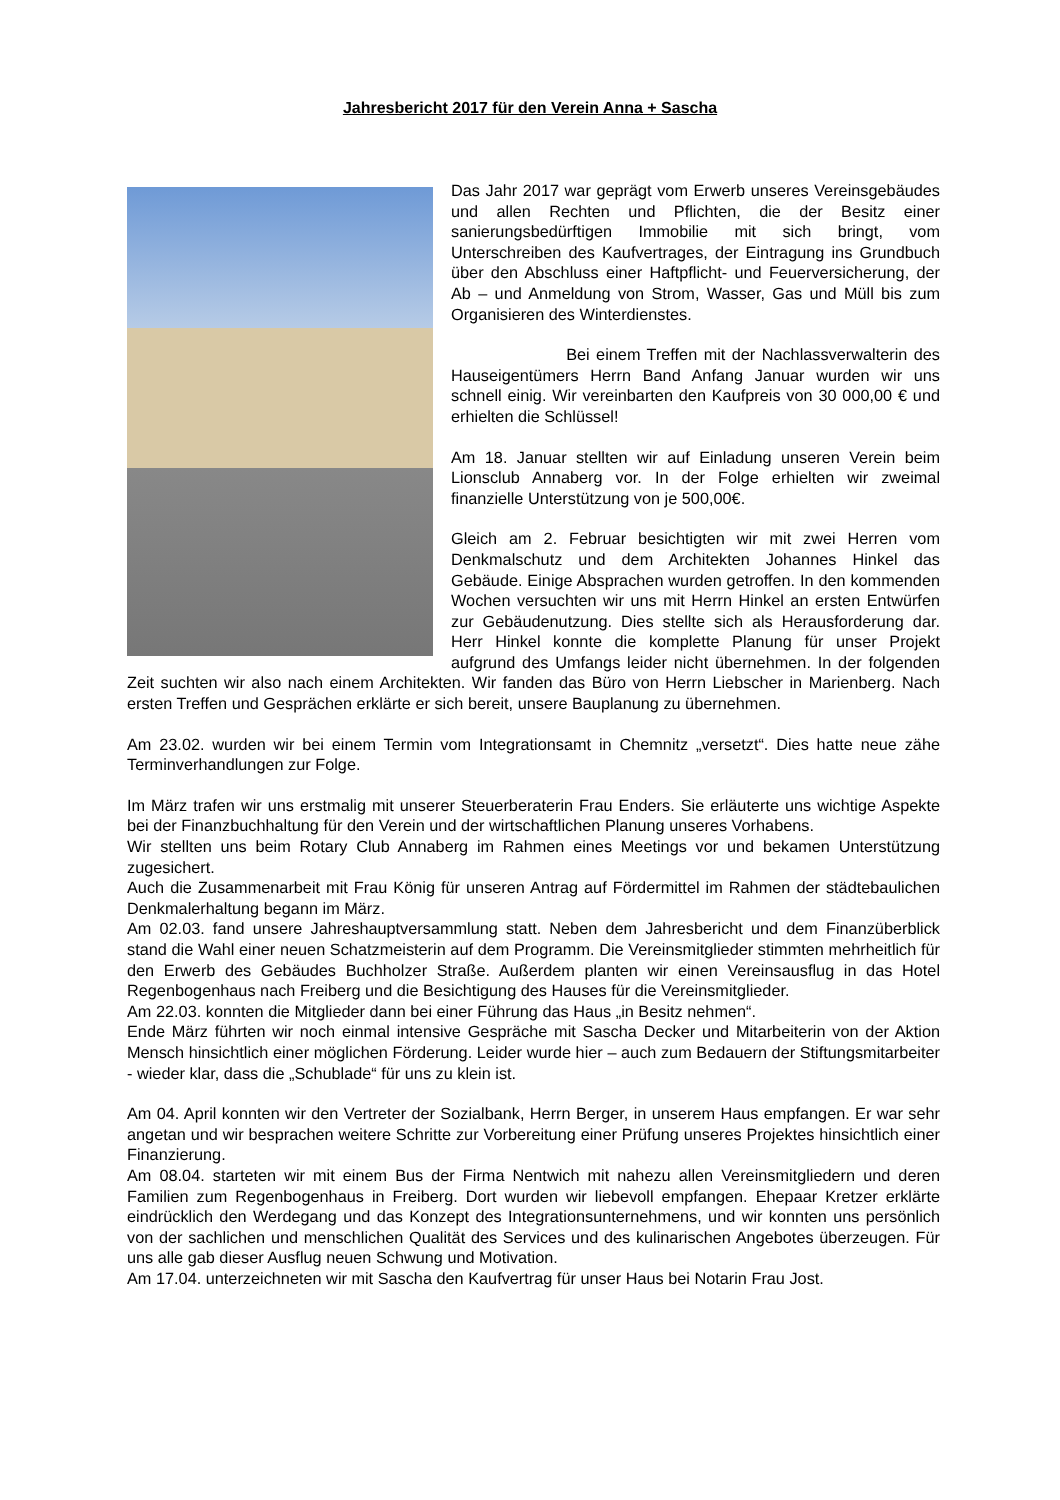Jahresbericht 2017 für den Verein Anna + Sascha
Das Jahr 2017 war geprägt vom Erwerb unseres Vereinsgebäudes und allen Rechten und Pflichten, die der Besitz einer sanierungsbedürftigen Immobilie mit sich bringt, vom Unterschreiben des Kaufvertrages, der Eintragung ins Grundbuch über den Abschluss einer Haftpflicht- und Feuerversicherung, der Ab – und Anmeldung von Strom, Wasser, Gas und Müll bis zum Organisieren des Winterdienstes.
Bei einem Treffen mit der Nachlassverwalterin des Hauseigentümers Herrn Band Anfang Januar wurden wir uns schnell einig. Wir vereinbarten den Kaufpreis von 30 000,00 € und erhielten die Schlüssel!
Am 18. Januar stellten wir auf Einladung unseren Verein beim Lionsclub Annaberg vor. In der Folge erhielten wir zweimal finanzielle Unterstützung von je 500,00€.
Gleich am 2. Februar besichtigten wir mit zwei Herren vom Denkmalschutz und dem Architekten Johannes Hinkel das Gebäude. Einige Absprachen wurden getroffen. In den kommenden Wochen versuchten wir uns mit Herrn Hinkel an ersten Entwürfen zur Gebäudenutzung. Dies stellte sich als Herausforderung dar. Herr Hinkel konnte die komplette Planung für unser Projekt aufgrund des Umfangs leider nicht übernehmen. In der folgenden Zeit suchten wir also nach einem Architekten. Wir fanden das Büro von Herrn Liebscher in Marienberg. Nach ersten Treffen und Gesprächen erklärte er sich bereit, unsere Bauplanung zu übernehmen.
Am 23.02. wurden wir bei einem Termin vom Integrationsamt in Chemnitz „versetzt“. Dies hatte neue zähe Terminverhandlungen zur Folge.
Im März trafen wir uns erstmalig mit unserer Steuerberaterin Frau Enders. Sie erläuterte uns wichtige Aspekte bei der Finanzbuchhaltung für den Verein und der wirtschaftlichen Planung unseres Vorhabens.
Wir stellten uns beim Rotary Club Annaberg im Rahmen eines Meetings vor und bekamen Unterstützung zugesichert.
Auch die Zusammenarbeit mit Frau König für unseren Antrag auf Fördermittel im Rahmen der städtebaulichen Denkmalerhaltung begann im März.
Am 02.03. fand unsere Jahreshauptversammlung statt. Neben dem Jahresbericht und dem Finanzüberblick stand die Wahl einer neuen Schatzmeisterin auf dem Programm. Die Vereinsmitglieder stimmten mehrheitlich für den Erwerb des Gebäudes Buchholzer Straße. Außerdem planten wir einen Vereinsausflug in das Hotel Regenbogenhaus nach Freiberg und die Besichtigung des Hauses für die Vereinsmitglieder.
Am 22.03. konnten die Mitglieder dann bei einer Führung das Haus „in Besitz nehmen“.
Ende März führten wir noch einmal intensive Gespräche mit Sascha Decker und Mitarbeiterin von der Aktion Mensch hinsichtlich einer möglichen Förderung. Leider wurde hier – auch zum Bedauern der Stiftungsmitarbeiter - wieder klar, dass die „Schublade“ für uns zu klein ist.
Am 04. April konnten wir den Vertreter der Sozialbank, Herrn Berger, in unserem Haus empfangen. Er war sehr angetan und wir besprachen weitere Schritte zur Vorbereitung einer Prüfung unseres Projektes hinsichtlich einer Finanzierung.
Am 08.04. starteten wir mit einem Bus der Firma Nentwich mit nahezu allen Vereinsmitgliedern und deren Familien zum Regenbogenhaus in Freiberg. Dort wurden wir liebevoll empfangen. Ehepaar Kretzer erklärte eindrücklich den Werdegang und das Konzept des Integrationsunternehmens, und wir konnten uns persönlich von der sachlichen und menschlichen Qualität des Services und des kulinarischen Angebotes überzeugen. Für uns alle gab dieser Ausflug neuen Schwung und Motivation.
Am 17.04. unterzeichneten wir mit Sascha den Kaufvertrag für unser Haus bei Notarin Frau Jost.